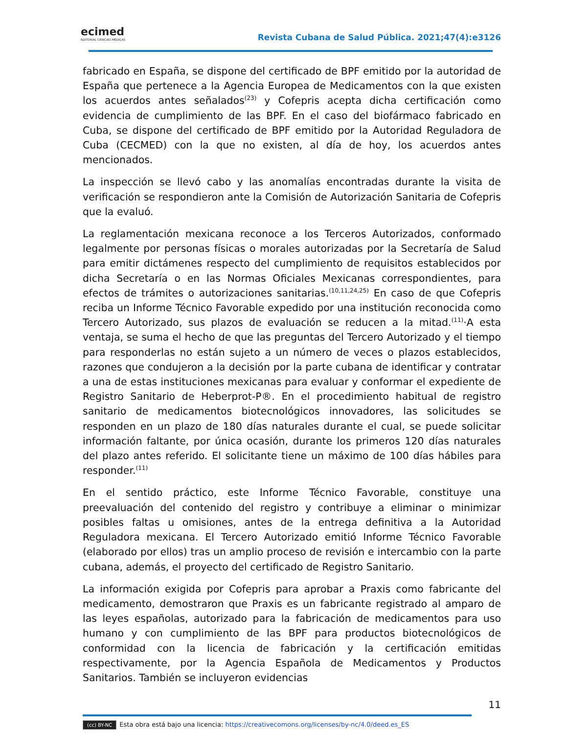ecimed
EDITORIAL CIENCIAS MÉDICAS
Revista Cubana de Salud Pública. 2021;47(4):e3126
fabricado en España, se dispone del certificado de BPF emitido por la autoridad de España que pertenece a la Agencia Europea de Medicamentos con la que existen los acuerdos antes señalados<sup>(23)</sup> y Cofepris acepta dicha certificación como evidencia de cumplimiento de las BPF. En el caso del biofármaco fabricado en Cuba, se dispone del certificado de BPF emitido por la Autoridad Reguladora de Cuba (CECMED) con la que no existen, al día de hoy, los acuerdos antes mencionados.
La inspección se llevó cabo y las anomalías encontradas durante la visita de verificación se respondieron ante la Comisión de Autorización Sanitaria de Cofepris que la evaluó.
La reglamentación mexicana reconoce a los Terceros Autorizados, conformado legalmente por personas físicas o morales autorizadas por la Secretaría de Salud para emitir dictámenes respecto del cumplimiento de requisitos establecidos por dicha Secretaría o en las Normas Oficiales Mexicanas correspondientes, para efectos de trámites o autorizaciones sanitarias.<sup>(10,11,24,25)</sup> En caso de que Cofepris reciba un Informe Técnico Favorable expedido por una institución reconocida como Tercero Autorizado, sus plazos de evaluación se reducen a la mitad.<sup>(11)</sup>·A esta ventaja, se suma el hecho de que las preguntas del Tercero Autorizado y el tiempo para responderlas no están sujeto a un número de veces o plazos establecidos, razones que condujeron a la decisión por la parte cubana de identificar y contratar a una de estas instituciones mexicanas para evaluar y conformar el expediente de Registro Sanitario de Heberprot-P®. En el procedimiento habitual de registro sanitario de medicamentos biotecnológicos innovadores, las solicitudes se responden en un plazo de 180 días naturales durante el cual, se puede solicitar información faltante, por única ocasión, durante los primeros 120 días naturales del plazo antes referido. El solicitante tiene un máximo de 100 días hábiles para responder.<sup>(11)</sup>
En el sentido práctico, este Informe Técnico Favorable, constituye una preevaluación del contenido del registro y contribuye a eliminar o minimizar posibles faltas u omisiones, antes de la entrega definitiva a la Autoridad Reguladora mexicana. El Tercero Autorizado emitió Informe Técnico Favorable (elaborado por ellos) tras un amplio proceso de revisión e intercambio con la parte cubana, además, el proyecto del certificado de Registro Sanitario.
La información exigida por Cofepris para aprobar a Praxis como fabricante del medicamento, demostraron que Praxis es un fabricante registrado al amparo de las leyes españolas, autorizado para la fabricación de medicamentos para uso humano y con cumplimiento de las BPF para productos biotecnológicos de conformidad con la licencia de fabricación y la certificación emitidas respectivamente, por la Agencia Española de Medicamentos y Productos Sanitarios. También se incluyeron evidencias
11
(cc) BY-NC Esta obra está bajo una licencia: https://creativecomons.org/licenses/by-nc/4.0/deed.es_ES